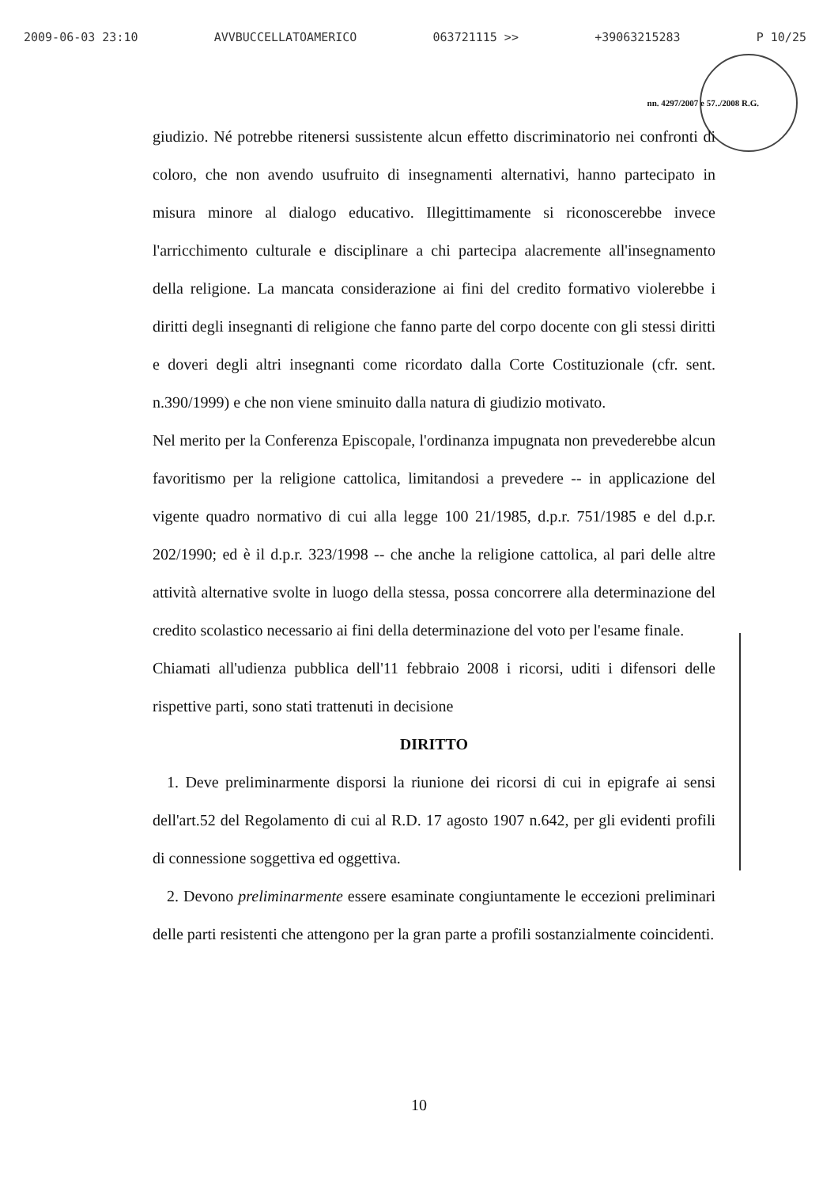2009-06-03 23:10 AVVBUCCELLATOAMERICO 063721115 >> +39063215283 P 10/25
nn. 4297/2007 e 57../2008 R.G.
giudizio. Né potrebbe ritenersi sussistente alcun effetto discriminatorio nei confronti di coloro, che non avendo usufruito di insegnamenti alternativi, hanno partecipato in misura minore al dialogo educativo. Illegittimamente si riconoscerebbe invece l'arricchimento culturale e disciplinare a chi partecipa alacremente all'insegnamento della religione. La mancata considerazione ai fini del credito formativo violerebbe i diritti degli insegnanti di religione che fanno parte del corpo docente con gli stessi diritti e doveri degli altri insegnanti come ricordato dalla Corte Costituzionale (cfr. sent. n.390/1999) e che non viene sminuito dalla natura di giudizio motivato.
Nel merito per la Conferenza Episcopale, l'ordinanza impugnata non prevederebbe alcun favoritismo per la religione cattolica, limitandosi a prevedere -- in applicazione del vigente quadro normativo di cui alla legge 100 21/1985, d.p.r. 751/1985 e del d.p.r. 202/1990; ed è il d.p.r. 323/1998 -- che anche la religione cattolica, al pari delle altre attività alternative svolte in luogo della stessa, possa concorrere alla determinazione del credito scolastico necessario ai fini della determinazione del voto per l'esame finale.
Chiamati all'udienza pubblica dell'11 febbraio 2008 i ricorsi, uditi i difensori delle rispettive parti, sono stati trattenuti in decisione
DIRITTO
1. Deve preliminarmente disporsi la riunione dei ricorsi di cui in epigrafe ai sensi dell'art.52 del Regolamento di cui al R.D. 17 agosto 1907 n.642, per gli evidenti profili di connessione soggettiva ed oggettiva.
2. Devono preliminarmente essere esaminate congiuntamente le eccezioni preliminari delle parti resistenti che attengono per la gran parte a profili sostanzialmente coincidenti.
10